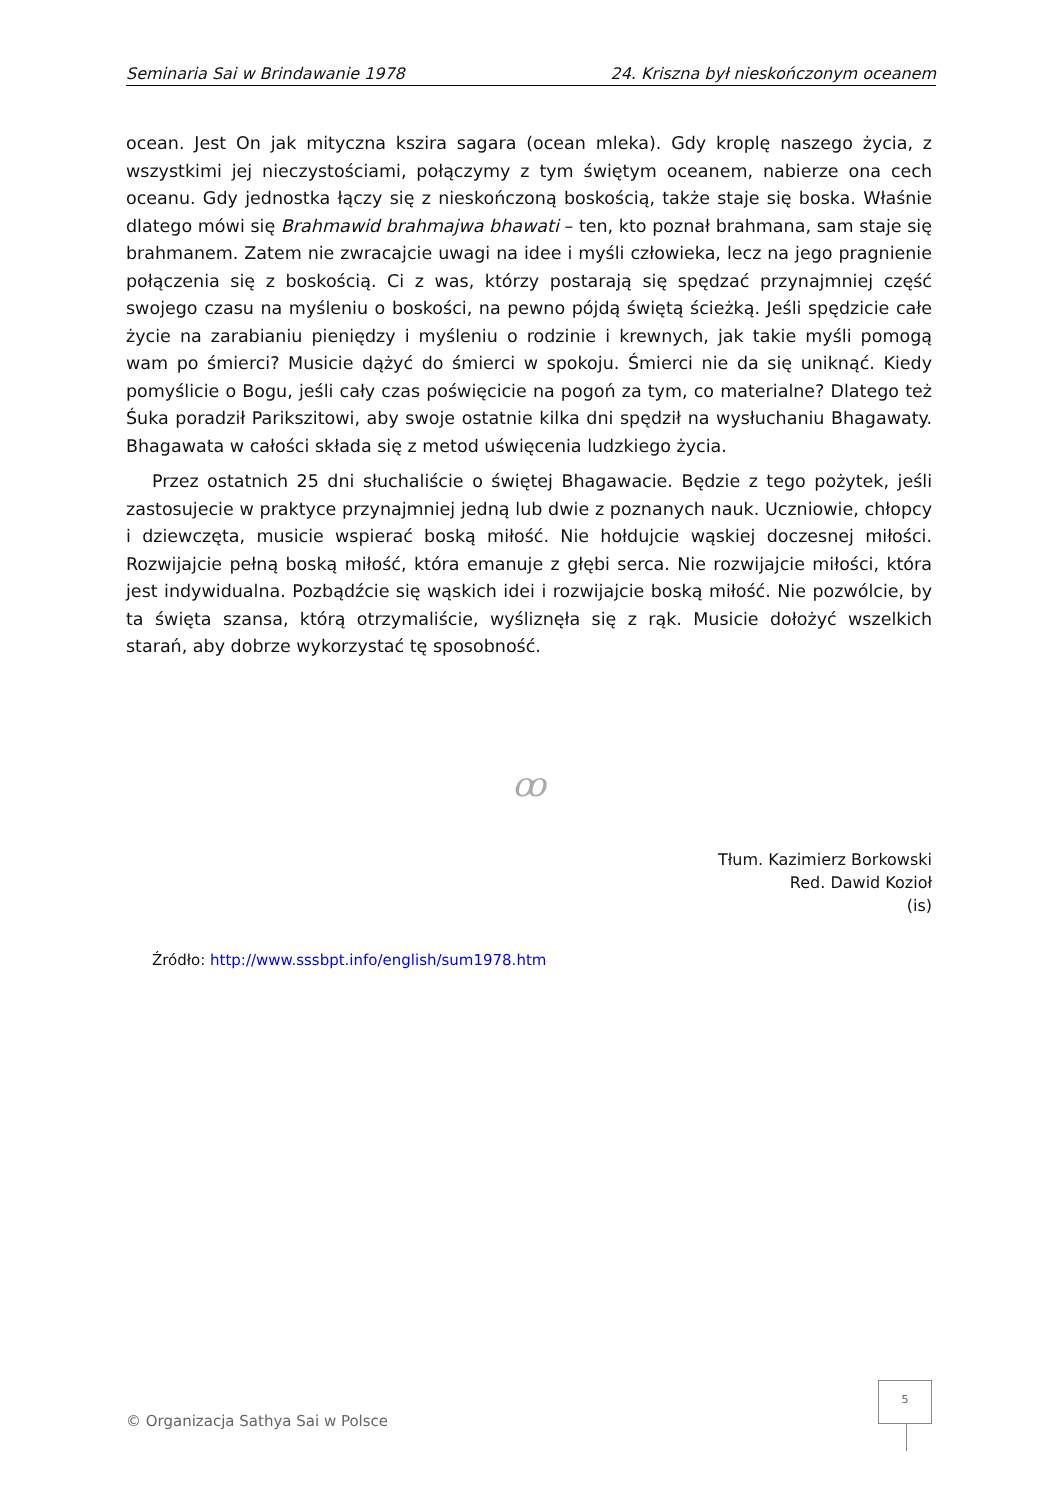Seminaria Sai w Brindawanie 1978 24. Kriszna był nieskończonym oceanem
ocean. Jest On jak mityczna kszira sagara (ocean mleka). Gdy kroplę naszego życia, z wszystkimi jej nieczystościami, połączymy z tym świętym oceanem, nabierze ona cech oceanu. Gdy jednostka łączy się z nieskończoną boskością, także staje się boska. Właśnie dlatego mówi się Brahmawid brahmajwa bhawati – ten, kto poznał brahmana, sam staje się brahmanem. Zatem nie zwracajcie uwagi na idee i myśli człowieka, lecz na jego pragnienie połączenia się z boskością. Ci z was, którzy postarają się spędzać przynajmniej część swojego czasu na myśleniu o boskości, na pewno pójdą świętą ścieżką. Jeśli spędzicie całe życie na zarabianiu pieniędzy i myśleniu o rodzinie i krewnych, jak takie myśli pomogą wam po śmierci? Musicie dążyć do śmierci w spokoju. Śmierci nie da się uniknąć. Kiedy pomyślicie o Bogu, jeśli cały czas poświęcicie na pogoń za tym, co materialne? Dlatego też Śuka poradził Parikszitowi, aby swoje ostatnie kilka dni spędził na wysłuchaniu Bhagawaty. Bhagawata w całości składa się z metod uświęcenia ludzkiego życia.
Przez ostatnich 25 dni słuchaliście o świętej Bhagawacie. Będzie z tego pożytek, jeśli zastosujecie w praktyce przynajmniej jedną lub dwie z poznanych nauk. Uczniowie, chłopcy i dziewczęta, musicie wspierać boską miłość. Nie hołdujcie wąskiej doczesnej miłości. Rozwijajcie pełną boską miłość, która emanuje z głębi serca. Nie rozwijajcie miłości, która jest indywidualna. Pozbądźcie się wąskich idei i rozwijajcie boską miłość. Nie pozwólcie, by ta święta szansa, którą otrzymaliście, wyśliznęła się z rąk. Musicie dołożyć wszelkich starań, aby dobrze wykorzystać tę sposobność.
ꝏ
Tłum. Kazimierz Borkowski
Red. Dawid Kozioł
(is)
Źródło: http://www.sssbpt.info/english/sum1978.htm
5
© Organizacja Sathya Sai w Polsce